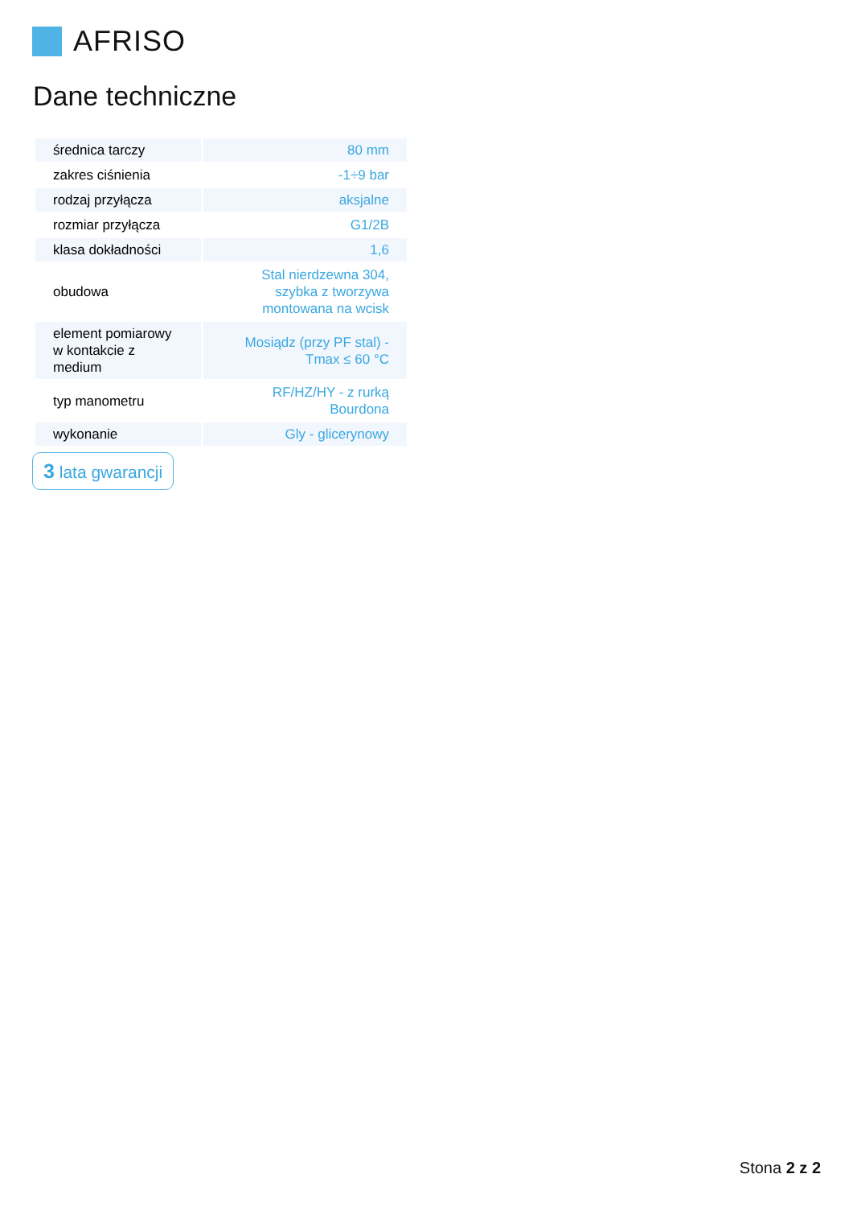AFRISO
Dane techniczne
| średnica tarczy | 80 mm |
| zakres ciśnienia | -1÷9 bar |
| rodzaj przyłącza | aksjalne |
| rozmiar przyłącza | G1/2B |
| klasa dokładności | 1,6 |
| obudowa | Stal nierdzewna 304, szybka z tworzywa montowana na wcisk |
| element pomiarowy w kontakcie z medium | Mosiądz (przy PF stal) - Tmax ≤ 60 °C |
| typ manometru | RF/HZ/HY - z rurką Bourdona |
| wykonanie | Gly - glicerynowy |
3 lata gwarancji
Stona 2 z 2